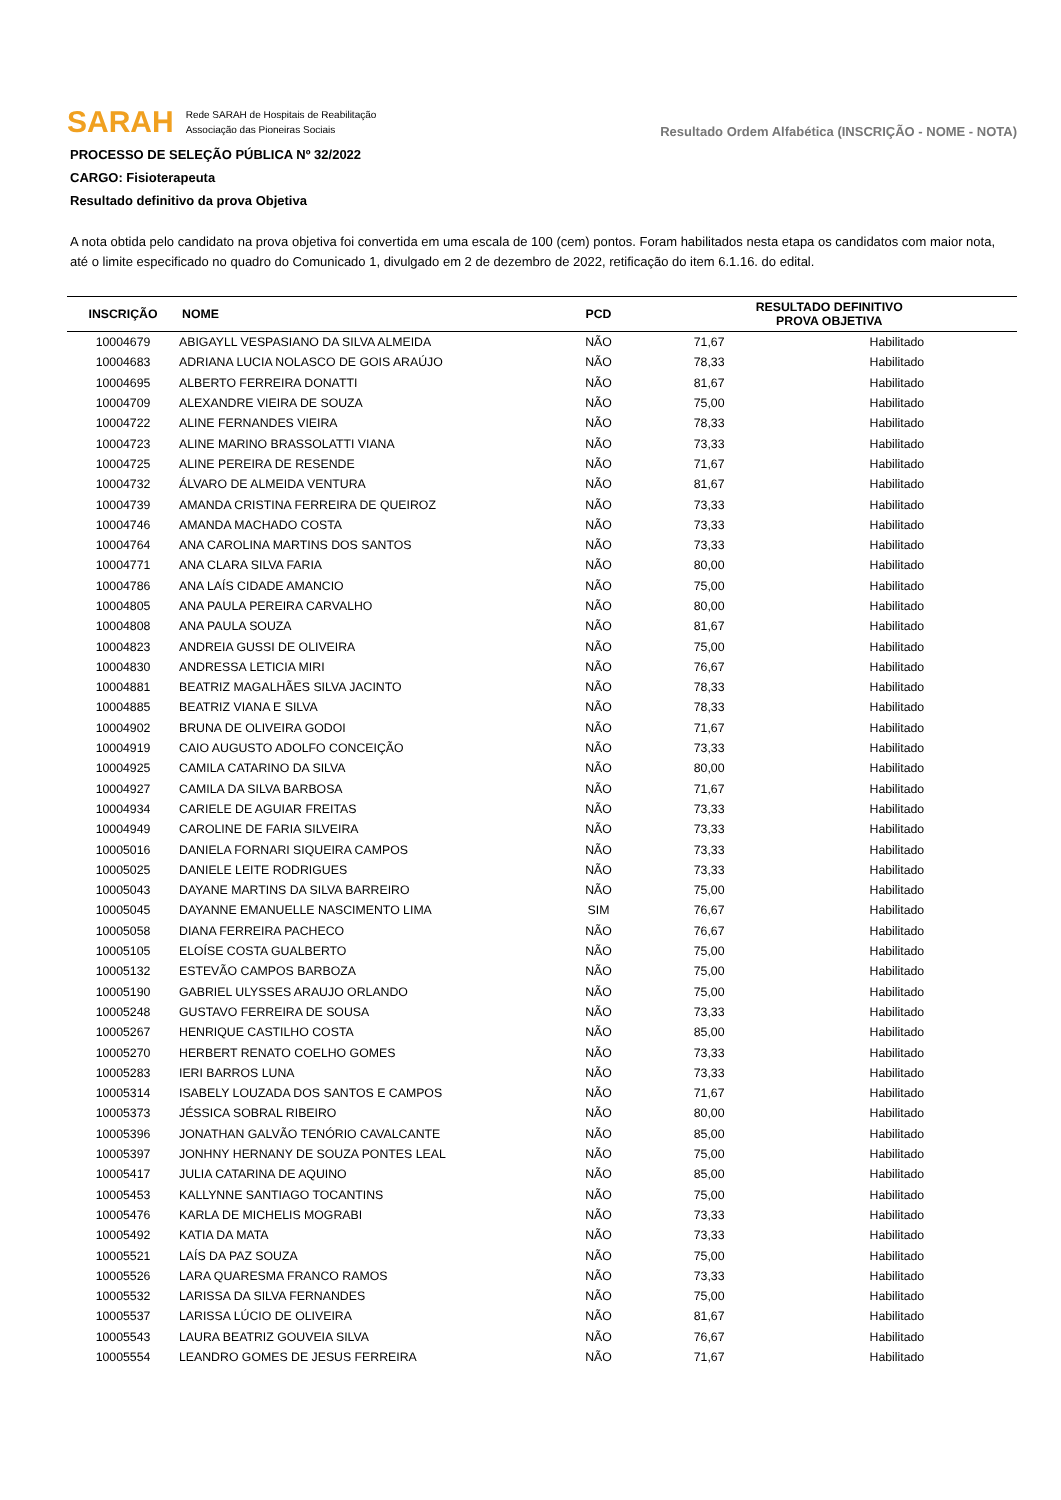SARAH Rede SARAH de Hospitais de Reabilitação
Associação das Pioneiras Sociais
Resultado Ordem Alfabética (INSCRIÇÃO - NOME - NOTA)
PROCESSO DE SELEÇÃO PÚBLICA Nº 32/2022
CARGO: Fisioterapeuta
Resultado definitivo da prova Objetiva
A nota obtida pelo candidato na prova objetiva foi convertida em uma escala de 100 (cem) pontos. Foram habilitados nesta etapa os candidatos com maior nota, até o limite especificado no quadro do Comunicado 1, divulgado em 2 de dezembro de 2022, retificação do item 6.1.16. do edital.
| INSCRIÇÃO | NOME | PCD | RESULTADO DEFINITIVO PROVA OBJETIVA | |
| --- | --- | --- | --- | --- |
| 10004679 | ABIGAYLL VESPASIANO DA SILVA ALMEIDA | NÃO | 71,67 | Habilitado |
| 10004683 | ADRIANA LUCIA NOLASCO DE GOIS ARAÚJO | NÃO | 78,33 | Habilitado |
| 10004695 | ALBERTO FERREIRA DONATTI | NÃO | 81,67 | Habilitado |
| 10004709 | ALEXANDRE VIEIRA DE SOUZA | NÃO | 75,00 | Habilitado |
| 10004722 | ALINE FERNANDES VIEIRA | NÃO | 78,33 | Habilitado |
| 10004723 | ALINE MARINO BRASSOLATTI VIANA | NÃO | 73,33 | Habilitado |
| 10004725 | ALINE PEREIRA DE RESENDE | NÃO | 71,67 | Habilitado |
| 10004732 | ÁLVARO DE ALMEIDA VENTURA | NÃO | 81,67 | Habilitado |
| 10004739 | AMANDA CRISTINA FERREIRA DE QUEIROZ | NÃO | 73,33 | Habilitado |
| 10004746 | AMANDA MACHADO COSTA | NÃO | 73,33 | Habilitado |
| 10004764 | ANA CAROLINA MARTINS DOS SANTOS | NÃO | 73,33 | Habilitado |
| 10004771 | ANA CLARA SILVA FARIA | NÃO | 80,00 | Habilitado |
| 10004786 | ANA LAÍS CIDADE AMANCIO | NÃO | 75,00 | Habilitado |
| 10004805 | ANA PAULA PEREIRA CARVALHO | NÃO | 80,00 | Habilitado |
| 10004808 | ANA PAULA SOUZA | NÃO | 81,67 | Habilitado |
| 10004823 | ANDREIA GUSSI DE OLIVEIRA | NÃO | 75,00 | Habilitado |
| 10004830 | ANDRESSA LETICIA MIRI | NÃO | 76,67 | Habilitado |
| 10004881 | BEATRIZ MAGALHÃES SILVA JACINTO | NÃO | 78,33 | Habilitado |
| 10004885 | BEATRIZ VIANA E SILVA | NÃO | 78,33 | Habilitado |
| 10004902 | BRUNA DE OLIVEIRA GODOI | NÃO | 71,67 | Habilitado |
| 10004919 | CAIO AUGUSTO ADOLFO CONCEIÇÃO | NÃO | 73,33 | Habilitado |
| 10004925 | CAMILA CATARINO DA SILVA | NÃO | 80,00 | Habilitado |
| 10004927 | CAMILA DA SILVA BARBOSA | NÃO | 71,67 | Habilitado |
| 10004934 | CARIELE DE AGUIAR FREITAS | NÃO | 73,33 | Habilitado |
| 10004949 | CAROLINE DE FARIA SILVEIRA | NÃO | 73,33 | Habilitado |
| 10005016 | DANIELA FORNARI SIQUEIRA CAMPOS | NÃO | 73,33 | Habilitado |
| 10005025 | DANIELE LEITE RODRIGUES | NÃO | 73,33 | Habilitado |
| 10005043 | DAYANE MARTINS DA SILVA BARREIRO | NÃO | 75,00 | Habilitado |
| 10005045 | DAYANNE EMANUELLE NASCIMENTO LIMA | SIM | 76,67 | Habilitado |
| 10005058 | DIANA FERREIRA PACHECO | NÃO | 76,67 | Habilitado |
| 10005105 | ELOÍSE COSTA GUALBERTO | NÃO | 75,00 | Habilitado |
| 10005132 | ESTEVÃO CAMPOS BARBOZA | NÃO | 75,00 | Habilitado |
| 10005190 | GABRIEL ULYSSES ARAUJO ORLANDO | NÃO | 75,00 | Habilitado |
| 10005248 | GUSTAVO FERREIRA DE SOUSA | NÃO | 73,33 | Habilitado |
| 10005267 | HENRIQUE CASTILHO COSTA | NÃO | 85,00 | Habilitado |
| 10005270 | HERBERT RENATO COELHO GOMES | NÃO | 73,33 | Habilitado |
| 10005283 | IERI BARROS LUNA | NÃO | 73,33 | Habilitado |
| 10005314 | ISABELY LOUZADA DOS SANTOS E CAMPOS | NÃO | 71,67 | Habilitado |
| 10005373 | JÉSSICA SOBRAL RIBEIRO | NÃO | 80,00 | Habilitado |
| 10005396 | JONATHAN GALVÃO TENÓRIO CAVALCANTE | NÃO | 85,00 | Habilitado |
| 10005397 | JONHNY HERNANY DE SOUZA PONTES LEAL | NÃO | 75,00 | Habilitado |
| 10005417 | JULIA CATARINA DE AQUINO | NÃO | 85,00 | Habilitado |
| 10005453 | KALLYNNE SANTIAGO TOCANTINS | NÃO | 75,00 | Habilitado |
| 10005476 | KARLA DE MICHELIS MOGRABI | NÃO | 73,33 | Habilitado |
| 10005492 | KATIA DA MATA | NÃO | 73,33 | Habilitado |
| 10005521 | LAÍS DA PAZ SOUZA | NÃO | 75,00 | Habilitado |
| 10005526 | LARA QUARESMA FRANCO RAMOS | NÃO | 73,33 | Habilitado |
| 10005532 | LARISSA DA SILVA FERNANDES | NÃO | 75,00 | Habilitado |
| 10005537 | LARISSA LÚCIO DE OLIVEIRA | NÃO | 81,67 | Habilitado |
| 10005543 | LAURA BEATRIZ GOUVEIA SILVA | NÃO | 76,67 | Habilitado |
| 10005554 | LEANDRO GOMES DE JESUS FERREIRA | NÃO | 71,67 | Habilitado |